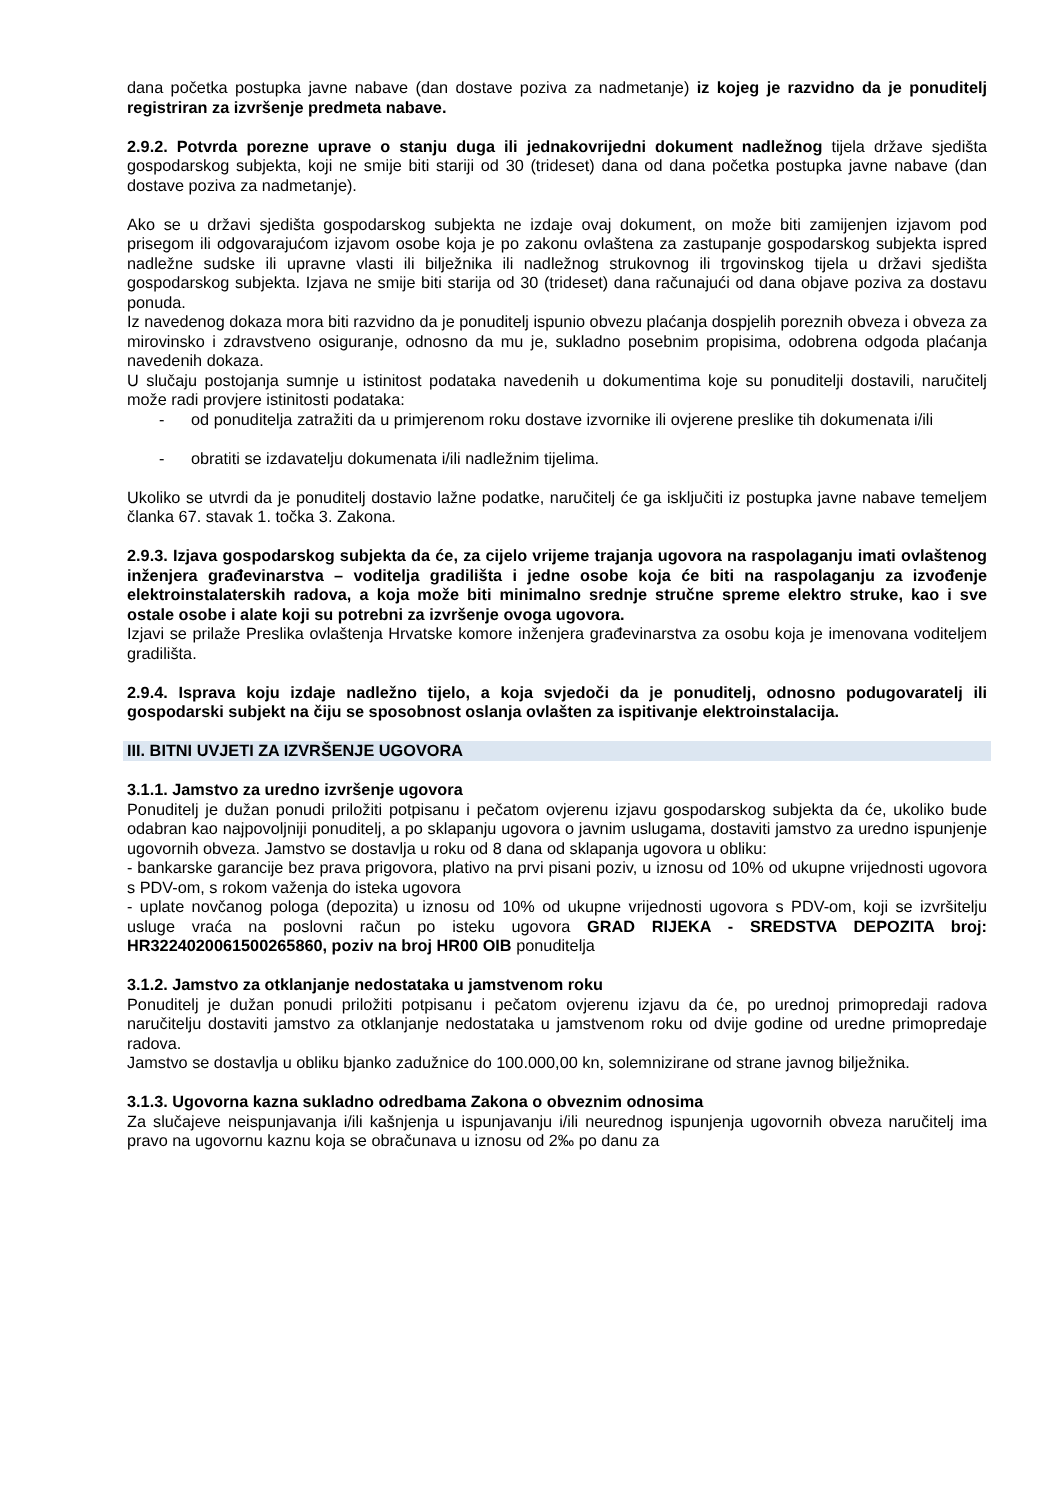dana početka postupka javne nabave (dan dostave poziva za nadmetanje) iz kojeg je razvidno da je ponuditelj registriran za izvršenje predmeta nabave.
2.9.2. Potvrda porezne uprave o stanju duga ili jednakovrijedni dokument nadležnog tijela države sjedišta gospodarskog subjekta, koji ne smije biti stariji od 30 (trideset) dana od dana početka postupka javne nabave (dan dostave poziva za nadmetanje).
Ako se u državi sjedišta gospodarskog subjekta ne izdaje ovaj dokument, on može biti zamijenjen izjavom pod prisegom ili odgovarajućom izjavom osobe koja je po zakonu ovlaštena za zastupanje gospodarskog subjekta ispred nadležne sudske ili upravne vlasti ili bilježnika ili nadležnog strukovnog ili trgovinskog tijela u državi sjedišta gospodarskog subjekta. Izjava ne smije biti starija od 30 (trideset) dana računajući od dana objave poziva za dostavu ponuda.
Iz navedenog dokaza mora biti razvidno da je ponuditelj ispunio obvezu plaćanja dospjelih poreznih obveza i obveza za mirovinsko i zdravstveno osiguranje, odnosno da mu je, sukladno posebnim propisima, odobrena odgoda plaćanja navedenih dokaza.
U slučaju postojanja sumnje u istinitost podataka navedenih u dokumentima koje su ponuditelji dostavili, naručitelj može radi provjere istinitosti podataka:
- od ponuditelja zatražiti da u primjerenom roku dostave izvornike ili ovjerene preslike tih dokumenata i/ili
- obratiti se izdavatelju dokumenata i/ili nadležnim tijelima.
Ukoliko se utvrdi da je ponuditelj dostavio lažne podatke, naručitelj će ga isključiti iz postupka javne nabave temeljem članka 67. stavak 1. točka 3. Zakona.
2.9.3. Izjava gospodarskog subjekta da će, za cijelo vrijeme trajanja ugovora na raspolaganju imati ovlaštenog inženjera građevinarstva – voditelja gradilišta i jedne osobe koja će biti na raspolaganju za izvođenje elektroinstalaterskih radova, a koja može biti minimalno srednje stručne spreme elektro struke, kao i sve ostale osobe i alate koji su potrebni za izvršenje ovoga ugovora.
Izjavi se prilaže Preslika ovlaštenja Hrvatske komore inženjera građevinarstva za osobu koja je imenovana voditeljem gradilišta.
2.9.4. Isprava koju izdaje nadležno tijelo, a koja svjedoči da je ponuditelj, odnosno podugovaratelj ili gospodarski subjekt na čiju se sposobnost oslanja ovlašten za ispitivanje elektroinstalacija.
III. BITNI UVJETI ZA IZVRŠENJE UGOVORA
3.1.1. Jamstvo za uredno izvršenje ugovora
Ponuditelj je dužan ponudi priložiti potpisanu i pečatom ovjerenu izjavu gospodarskog subjekta da će, ukoliko bude odabran kao najpovoljniji ponuditelj, a po sklapanju ugovora o javnim uslugama, dostaviti jamstvo za uredno ispunjenje ugovornih obveza. Jamstvo se dostavlja u roku od 8 dana od sklapanja ugovora u obliku:
- bankarske garancije bez prava prigovora, plativo na prvi pisani poziv, u iznosu od 10% od ukupne vrijednosti ugovora s PDV-om, s rokom važenja do isteka ugovora
- uplate novčanog pologa (depozita) u iznosu od 10% od ukupne vrijednosti ugovora s PDV-om, koji se izvršitelju usluge vraća na poslovni račun po isteku ugovora GRAD RIJEKA - SREDSTVA DEPOZITA broj: HR3224020061500265860, poziv na broj HR00 OIB ponuditelja
3.1.2. Jamstvo za otklanjanje nedostataka u jamstvenom roku
Ponuditelj je dužan ponudi priložiti potpisanu i pečatom ovjerenu izjavu da će, po urednoj primopredaji radova naručitelju dostaviti jamstvo za otklanjanje nedostataka u jamstvenom roku od dvije godine od uredne primopredaje radova.
Jamstvo se dostavlja u obliku bjanko zadužnice do 100.000,00 kn, solemnizirane od strane javnog bilježnika.
3.1.3. Ugovorna kazna sukladno odredbama Zakona o obveznim odnosima
Za slučajeve neispunjavanja i/ili kašnjenja u ispunjavanju i/ili neurednog ispunjenja ugovornih obveza naručitelj ima pravo na ugovornu kaznu koja se obračunava u iznosu od 2‰ po danu za